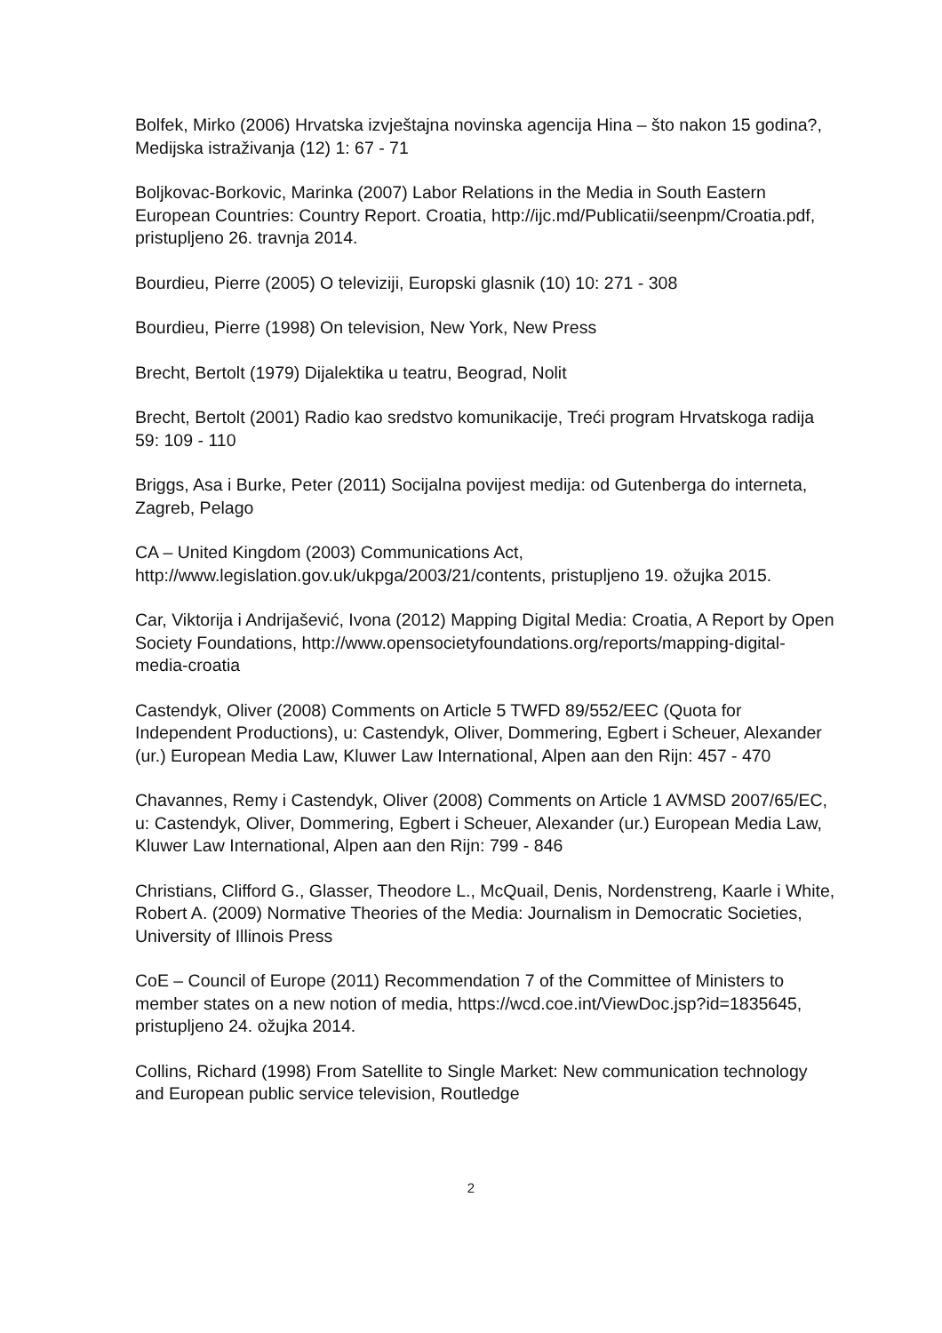Bolfek, Mirko (2006) Hrvatska izvještajna novinska agencija Hina – što nakon 15 godina?, Medijska istraživanja (12) 1: 67 - 71
Boljkovac-Borkovic, Marinka (2007) Labor Relations in the Media in South Eastern European Countries: Country Report. Croatia, http://ijc.md/Publicatii/seenpm/Croatia.pdf, pristupljeno 26. travnja 2014.
Bourdieu, Pierre (2005) O televiziji, Europski glasnik (10) 10: 271 - 308
Bourdieu, Pierre (1998) On television, New York, New Press
Brecht, Bertolt (1979) Dijalektika u teatru, Beograd, Nolit
Brecht, Bertolt (2001) Radio kao sredstvo komunikacije, Treći program Hrvatskoga radija 59: 109 - 110
Briggs, Asa i Burke, Peter (2011) Socijalna povijest medija: od Gutenberga do interneta, Zagreb, Pelago
CA – United Kingdom (2003) Communications Act, http://www.legislation.gov.uk/ukpga/2003/21/contents, pristupljeno 19. ožujka 2015.
Car, Viktorija i Andrijašević, Ivona (2012) Mapping Digital Media: Croatia, A Report by Open Society Foundations, http://www.opensocietyfoundations.org/reports/mapping-digital-media-croatia
Castendyk, Oliver (2008) Comments on Article 5 TWFD 89/552/EEC (Quota for Independent Productions), u: Castendyk, Oliver, Dommering, Egbert i Scheuer, Alexander (ur.) European Media Law, Kluwer Law International, Alpen aan den Rijn: 457 - 470
Chavannes, Remy i Castendyk, Oliver (2008) Comments on Article 1 AVMSD 2007/65/EC, u: Castendyk, Oliver, Dommering, Egbert i Scheuer, Alexander (ur.) European Media Law, Kluwer Law International, Alpen aan den Rijn: 799 - 846
Christians, Clifford G., Glasser, Theodore L., McQuail, Denis, Nordenstreng, Kaarle i White, Robert A. (2009) Normative Theories of the Media: Journalism in Democratic Societies, University of Illinois Press
CoE – Council of Europe (2011) Recommendation 7 of the Committee of Ministers to member states on a new notion of media, https://wcd.coe.int/ViewDoc.jsp?id=1835645, pristupljeno 24. ožujka 2014.
Collins, Richard (1998) From Satellite to Single Market: New communication technology and European public service television, Routledge
2